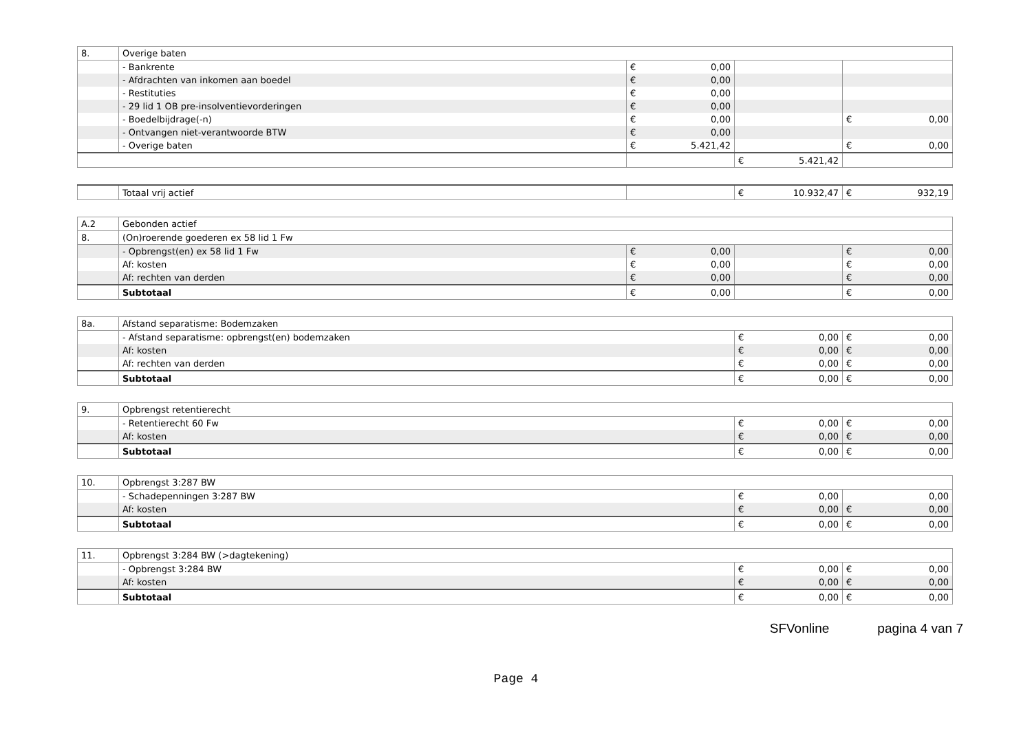| 8. | Overige baten | | | | | | |
| | - Bankrente | € | 0,00 | | | | |
| | - Afdrachten van inkomen aan boedel | € | 0,00 | | | | |
| | - Restituties | € | 0,00 | | | | |
| | - 29 lid 1 OB pre-insolventievorderingen | € | 0,00 | | | | |
| | - Boedelbijdrage(-n) | € | 0,00 | | | € | 0,00 |
| | - Ontvangen niet-verantwoorde BTW | € | 0,00 | | | | |
| | - Overige baten | € | 5.421,42 | | | € | 0,00 |
| | | | | € | 5.421,42 | | |
| | Totaal vrij actief | | € | 10.932,47 | € | 932,19 |
| A.2 | Gebonden actief | | | | | |
| 8. | (On)roerende goederen ex 58 lid 1 Fw | | | | | |
| | - Opbrengst(en) ex 58 lid 1 Fw | € | 0,00 | | € | 0,00 |
| | Af: kosten | € | 0,00 | | € | 0,00 |
| | Af: rechten van derden | € | 0,00 | | € | 0,00 |
| | Subtotaal | € | 0,00 | | € | 0,00 |
| 8a. | Afstand separatisme: Bodemzaken | | | | |
| | - Afstand separatisme: opbrengst(en) bodemzaken | € | 0,00 | € | 0,00 |
| | Af: kosten | € | 0,00 | € | 0,00 |
| | Af: rechten van derden | € | 0,00 | € | 0,00 |
| | Subtotaal | € | 0,00 | € | 0,00 |
| 9. | Opbrengst retentierecht | | | | |
| | - Retentierecht 60 Fw | € | 0,00 | € | 0,00 |
| | Af: kosten | € | 0,00 | € | 0,00 |
| | Subtotaal | € | 0,00 | € | 0,00 |
| 10. | Opbrengst 3:287 BW | | | | |
| | - Schadepenningen 3:287 BW | € | 0,00 | | 0,00 |
| | Af: kosten | € | 0,00 | € | 0,00 |
| | Subtotaal | € | 0,00 | € | 0,00 |
| 11. | Opbrengst 3:284 BW (>dagtekening) | | | | |
| | - Opbrengst 3:284 BW | € | 0,00 | € | 0,00 |
| | Af: kosten | € | 0,00 | € | 0,00 |
| | Subtotaal | € | 0,00 | € | 0,00 |
SFVonline pagina 4 van 7
Page 4